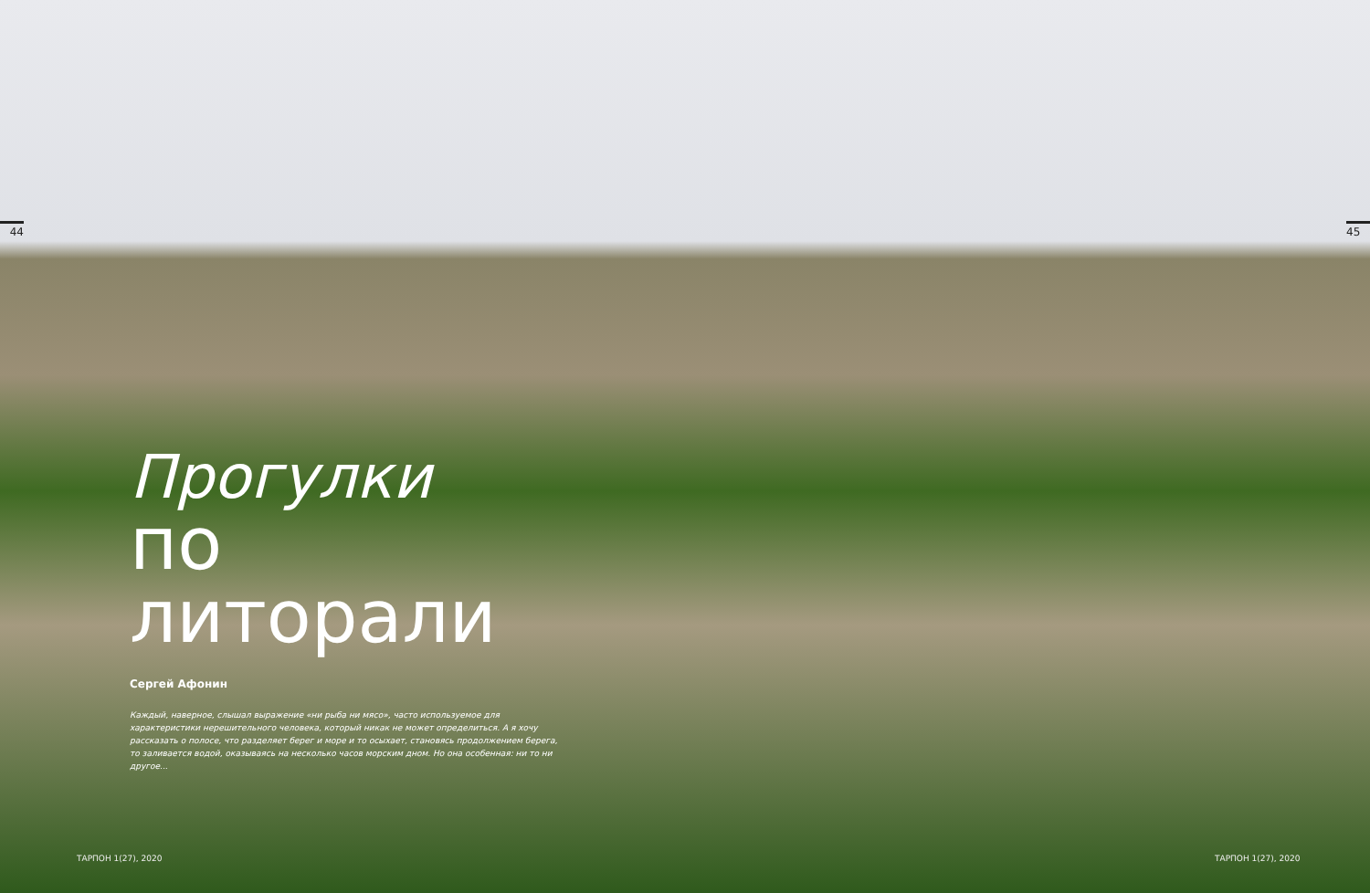44 45
Прогулки
по литорали
Сергей Афонин
Каждый, наверное, слышал выражение «ни рыба ни мясо», часто используемое для характеристики нерешительного человека, который никак не может определиться. А я хочу рассказать о полосе, что разделяет берег и море и то осыхает, становясь продолжением берега, то заливается водой, оказываясь на несколько часов морским дном. Но она особенная: ни то ни другое...
ТАРПОН 1(27), 2020 ТАРПОН 1(27), 2020